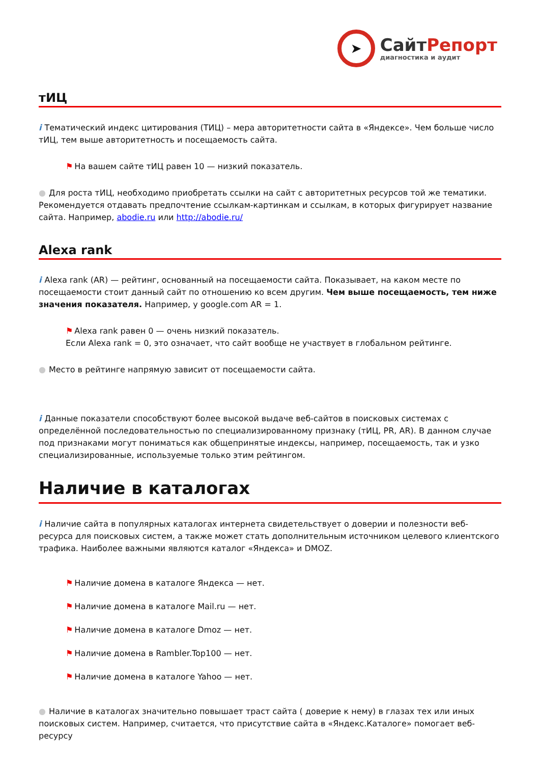➤
СайтРепорт
диагностика и аудит
тИЦ
i Тематический индекс цитирования (ТИЦ) – мера авторитетности сайта в «Яндексе». Чем больше число тИЦ, тем выше авторитетность и посещаемость сайта.
⚑ На вашем сайте тИЦ равен 10 — низкий показатель.
● Для роста тИЦ, необходимо приобретать ссылки на сайт с авторитетных ресурсов той же тематики. Рекомендуется отдавать предпочтение ссылкам-картинкам и ссылкам, в которых фигурирует название сайта. Например, abodie.ru или http://abodie.ru/
Alexa rank
i Alexa rank (AR) — рейтинг, основанный на посещаемости сайта. Показывает, на каком месте по посещаемости стоит данный сайт по отношению ко всем другим. Чем выше посещаемость, тем ниже значения показателя. Например, у google.com AR = 1.
⚑ Alexa rank равен 0 — очень низкий показатель.
Если Alexa rank = 0, это означает, что сайт вообще не участвует в глобальном рейтинге.
● Место в рейтинге напрямую зависит от посещаемости сайта.
i Данные показатели способствуют более высокой выдаче веб-сайтов в поисковых системах с определённой последовательностью по специализированному признаку (тИЦ, PR, AR). В данном случае под признаками могут пониматься как общепринятые индексы, например, посещаемость, так и узко специализированные, используемые только этим рейтингом.
Наличие в каталогах
i Наличие сайта в популярных каталогах интернета свидетельствует о доверии и полезности веб-ресурса для поисковых систем, а также может стать дополнительным источником целевого клиентского трафика. Наиболее важными являются каталог «Яндекса» и DMOZ.
⚑ Наличие домена в каталоге Яндекса — нет.
⚑ Наличие домена в каталоге Mail.ru — нет.
⚑ Наличие домена в каталоге Dmoz — нет.
⚑ Наличие домена в Rambler.Top100 — нет.
⚑ Наличие домена в каталоге Yahoo — нет.
● Наличие в каталогах значительно повышает траст сайта ( доверие к нему) в глазах тех или иных поисковых систем. Например, считается, что присутствие сайта в «Яндекс.Каталоге» помогает веб-ресурсу